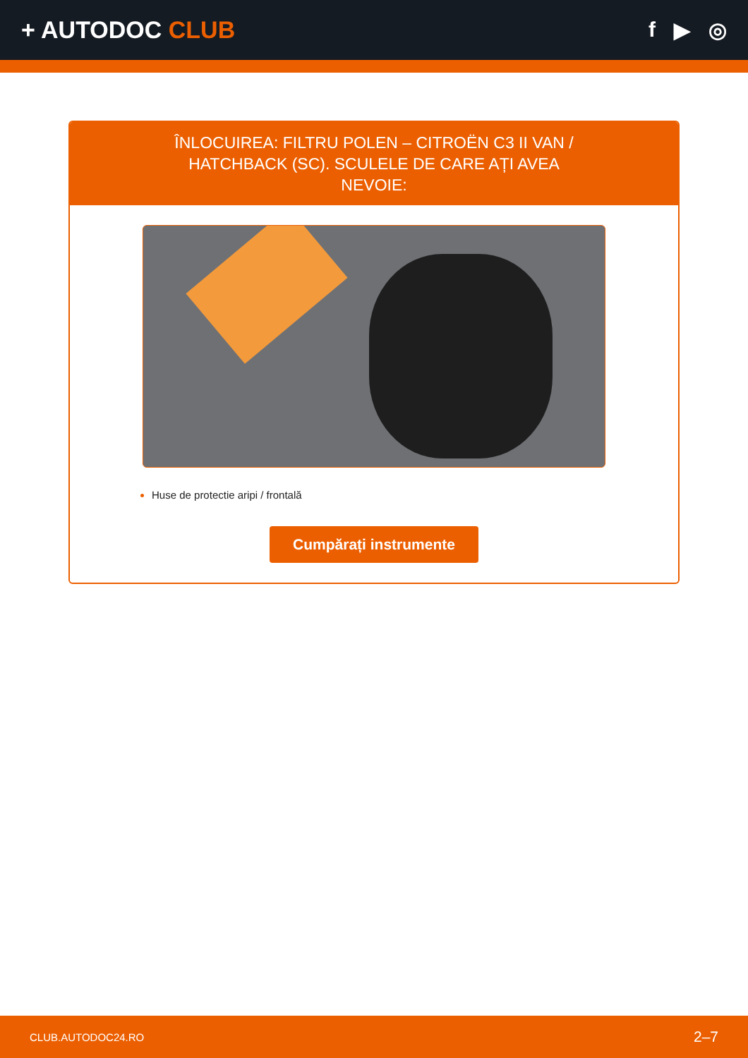+ AUTODOC CLUB f ▶ ◎
ÎNLOCUIREA: FILTRU POLEN – CITROËN C3 II VAN / HATCHBACK (SC). SCULELE DE CARE AȚI AVEA NEVOIE:
Huse de protectie aripi / frontală
Cumpărați instrumente
CLUB.AUTODOC24.RO 2–7